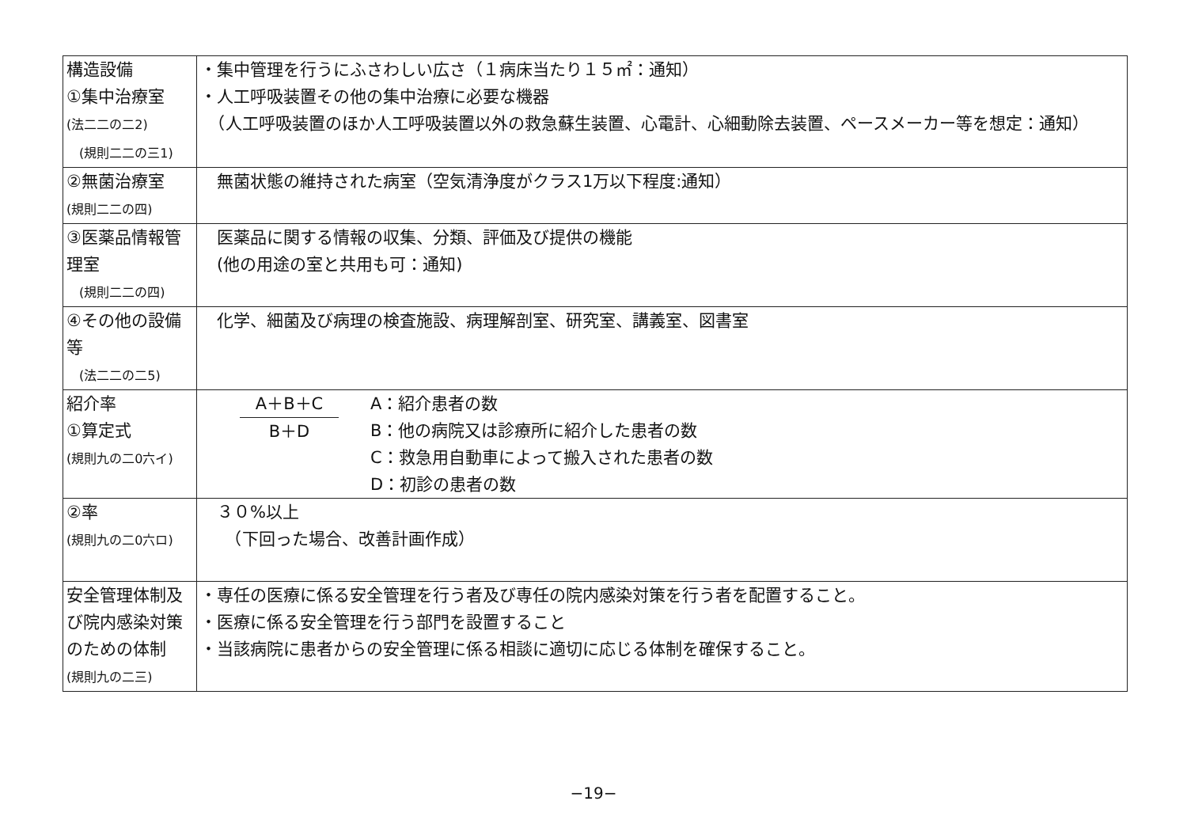| 構造設備 ①集中治療室 (法二二の二2) (規則二二の三1) | ・集中管理を行うにふさわしい広さ（１病床当たり１５㎡：通知） ・人工呼吸装置その他の集中治療に必要な機器 （人工呼吸装置のほか人工呼吸装置以外の救急蘇生装置、心電計、心細動除去装置、ペースメーカー等を想定：通知） |
| ②無菌治療室 (規則二二の四) | 無菌状態の維持された病室（空気清浄度がクラス1万以下程度:通知） |
| ③医薬品情報管理室 (規則二二の四) | 医薬品に関する情報の収集、分類、評価及び提供の機能 (他の用途の室と共用も可：通知) |
| ④その他の設備等 (法二二の二5) | 化学、細菌及び病理の検査施設、病理解剖室、研究室、講義室、図書室 |
| 紹介率 ①算定式 (規則九の二0六イ) | A＋B＋C B＋D A：紹介患者の数 B：他の病院又は診療所に紹介した患者の数 C：救急用自動車によって搬入された患者の数 D：初診の患者の数 |
| ②率 (規則九の二0六ロ) | ３０%以上 （下回った場合、改善計画作成） |
| 安全管理体制及び院内感染対策のための体制 (規則九の二三) | ・専任の医療に係る安全管理を行う者及び専任の院内感染対策を行う者を配置すること。 ・医療に係る安全管理を行う部門を設置すること ・当該病院に患者からの安全管理に係る相談に適切に応じる体制を確保すること。 |
−19−